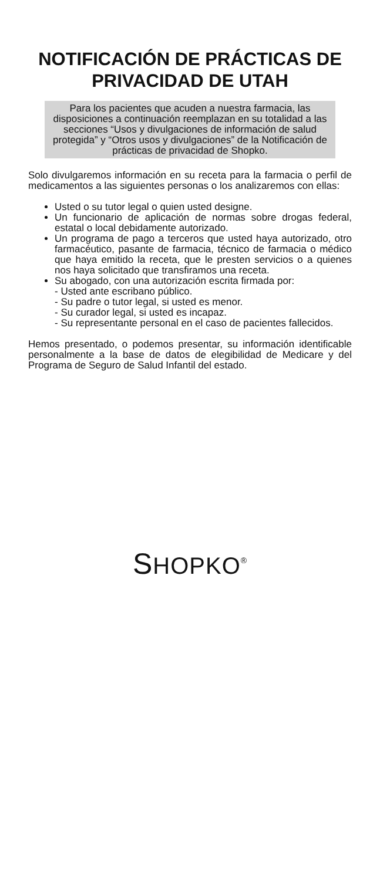NOTIFICACIÓN DE PRÁCTICAS DE PRIVACIDAD DE UTAH
Para los pacientes que acuden a nuestra farmacia, las disposiciones a continuación reemplazan en su totalidad a las secciones “Usos y divulgaciones de información de salud protegida” y “Otros usos y divulgaciones” de la Notificación de prácticas de privacidad de Shopko.
Solo divulgaremos información en su receta para la farmacia o perfil de medicamentos a las siguientes personas o los analizaremos con ellas:
Usted o su tutor legal o quien usted designe.
Un funcionario de aplicación de normas sobre drogas federal, estatal o local debidamente autorizado.
Un programa de pago a terceros que usted haya autorizado, otro farmacéutico, pasante de farmacia, técnico de farmacia o médico que haya emitido la receta, que le presten servicios o a quienes nos haya solicitado que transfiramos una receta.
Su abogado, con una autorización escrita firmada por:
- Usted ante escribano público.
- Su padre o tutor legal, si usted es menor.
- Su curador legal, si usted es incapaz.
- Su representante personal en el caso de pacientes fallecidos.
Hemos presentado, o podemos presentar, su información identificable personalmente a la base de datos de elegibilidad de Medicare y del Programa de Seguro de Salud Infantil del estado.
SHOPKO<sup>®</sup>